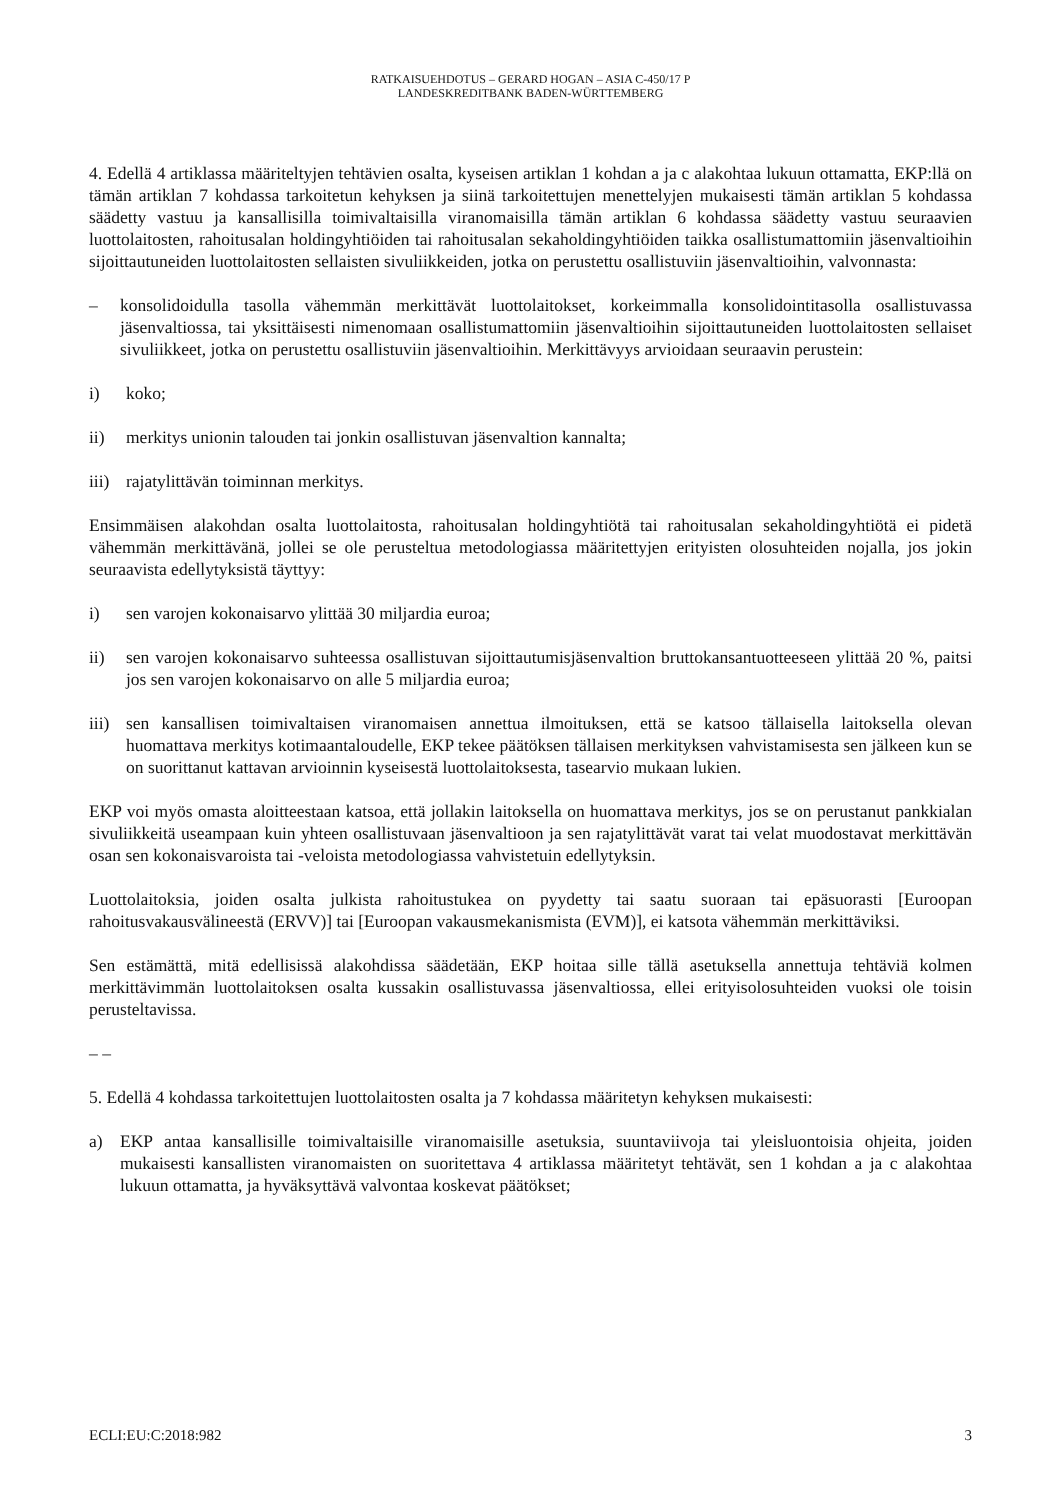RATKAISUEHDOTUS – GERARD HOGAN – ASIA C-450/17 P
LANDESKREDITBANK BADEN-WÜRTTEMBERG
4. Edellä 4 artiklassa määriteltyjen tehtävien osalta, kyseisen artiklan 1 kohdan a ja c alakohtaa lukuun ottamatta, EKP:llä on tämän artiklan 7 kohdassa tarkoitetun kehyksen ja siinä tarkoitettujen menettelyjen mukaisesti tämän artiklan 5 kohdassa säädetty vastuu ja kansallisilla toimivaltaisilla viranomaisilla tämän artiklan 6 kohdassa säädetty vastuu seuraavien luottolaitosten, rahoitusalan holdingyhtiöiden tai rahoitusalan sekaholdingyhtiöiden taikka osallistumattomiin jäsenvaltioihin sijoittautuneiden luottolaitosten sellaisten sivuliikkeiden, jotka on perustettu osallistuviin jäsenvaltioihin, valvonnasta:
– konsolidoidulla tasolla vähemmän merkittävät luottolaitokset, korkeimmalla konsolidointitasolla osallistuvassa jäsenvaltiossa, tai yksittäisesti nimenomaan osallistumattomiin jäsenvaltioihin sijoittautuneiden luottolaitosten sellaiset sivuliikkeet, jotka on perustettu osallistuviin jäsenvaltioihin. Merkittävyys arvioidaan seuraavin perustein:
i) koko;
ii) merkitys unionin talouden tai jonkin osallistuvan jäsenvaltion kannalta;
iii) rajatylittävän toiminnan merkitys.
Ensimmäisen alakohdan osalta luottolaitosta, rahoitusalan holdingyhtiötä tai rahoitusalan sekaholdingyhtiötä ei pidetä vähemmän merkittävänä, jollei se ole perusteltua metodologiassa määritettyjen erityisten olosuhteiden nojalla, jos jokin seuraavista edellytyksistä täyttyy:
i) sen varojen kokonaisarvo ylittää 30 miljardia euroa;
ii) sen varojen kokonaisarvo suhteessa osallistuvan sijoittautumisjäsenvaltion bruttokansantuotteeseen ylittää 20 %, paitsi jos sen varojen kokonaisarvo on alle 5 miljardia euroa;
iii) sen kansallisen toimivaltaisen viranomaisen annettua ilmoituksen, että se katsoo tällaisella laitoksella olevan huomattava merkitys kotimaantaloudelle, EKP tekee päätöksen tällaisen merkityksen vahvistamisesta sen jälkeen kun se on suorittanut kattavan arvioinnin kyseisestä luottolaitoksesta, tasearvio mukaan lukien.
EKP voi myös omasta aloitteestaan katsoa, että jollakin laitoksella on huomattava merkitys, jos se on perustanut pankkialan sivuliikkeitä useampaan kuin yhteen osallistuvaan jäsenvaltioon ja sen rajatylittävät varat tai velat muodostavat merkittävän osan sen kokonaisvaroista tai -veloista metodologiassa vahvistetuin edellytyksin.
Luottolaitoksia, joiden osalta julkista rahoitustukea on pyydetty tai saatu suoraan tai epäsuorasti [Euroopan rahoitusvakausvälineestä (ERVV)] tai [Euroopan vakausmekanismista (EVM)], ei katsota vähemmän merkittäviksi.
Sen estämättä, mitä edellisissä alakohdissa säädetään, EKP hoitaa sille tällä asetuksella annettuja tehtäviä kolmen merkittävimmän luottolaitoksen osalta kussakin osallistuvassa jäsenvaltiossa, ellei erityisolosuhteiden vuoksi ole toisin perusteltavissa.
– –
5. Edellä 4 kohdassa tarkoitettujen luottolaitosten osalta ja 7 kohdassa määritetyn kehyksen mukaisesti:
a) EKP antaa kansallisille toimivaltaisille viranomaisille asetuksia, suuntaviivoja tai yleisluontoisia ohjeita, joiden mukaisesti kansallisten viranomaisten on suoritettava 4 artiklassa määritetyt tehtävät, sen 1 kohdan a ja c alakohtaa lukuun ottamatta, ja hyväksyttävä valvontaa koskevat päätökset;
ECLI:EU:C:2018:982 3